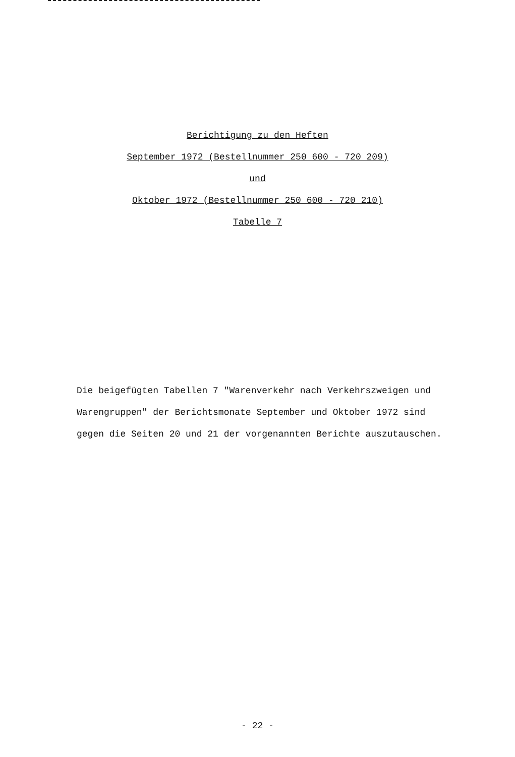Berichtigung zu den Heften
September 1972 (Bestellnummer 250 600 - 720 209)
und
Oktober 1972 (Bestellnummer 250 600 - 720 210)
Tabelle 7
Die beigefügten Tabellen 7 "Warenverkehr nach Verkehrszweigen und Warengruppen" der Berichtsmonate September und Oktober 1972 sind gegen die Seiten 20 und 21 der vorgenannten Berichte auszutauschen.
- 22 -